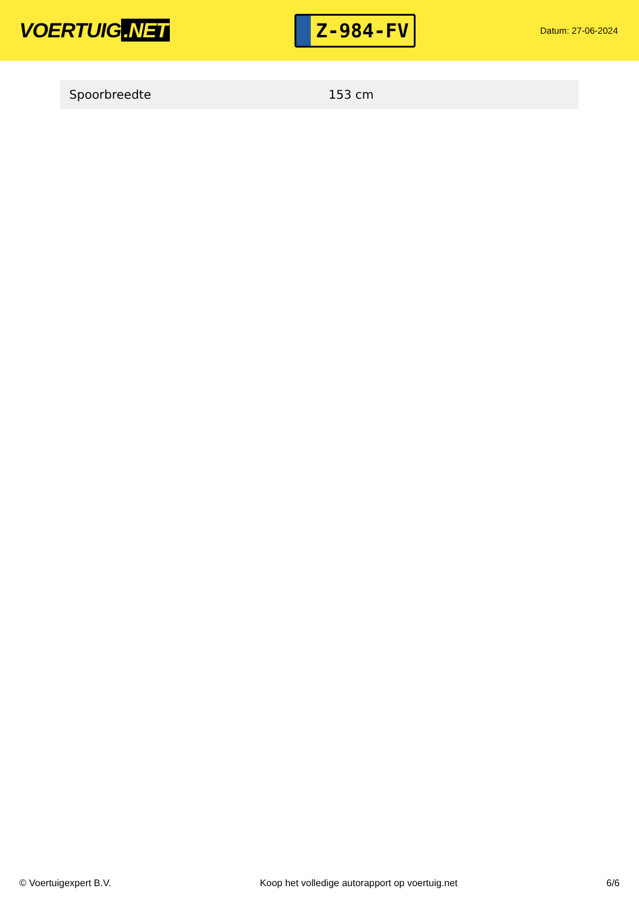VOERTUIG.NET
Z-984-FV
Datum: 27-06-2024
| Spoorbreedte | 153 cm |
© Voertuigexpert B.V. Koop het volledige autorapport op voertuig.net 6/6